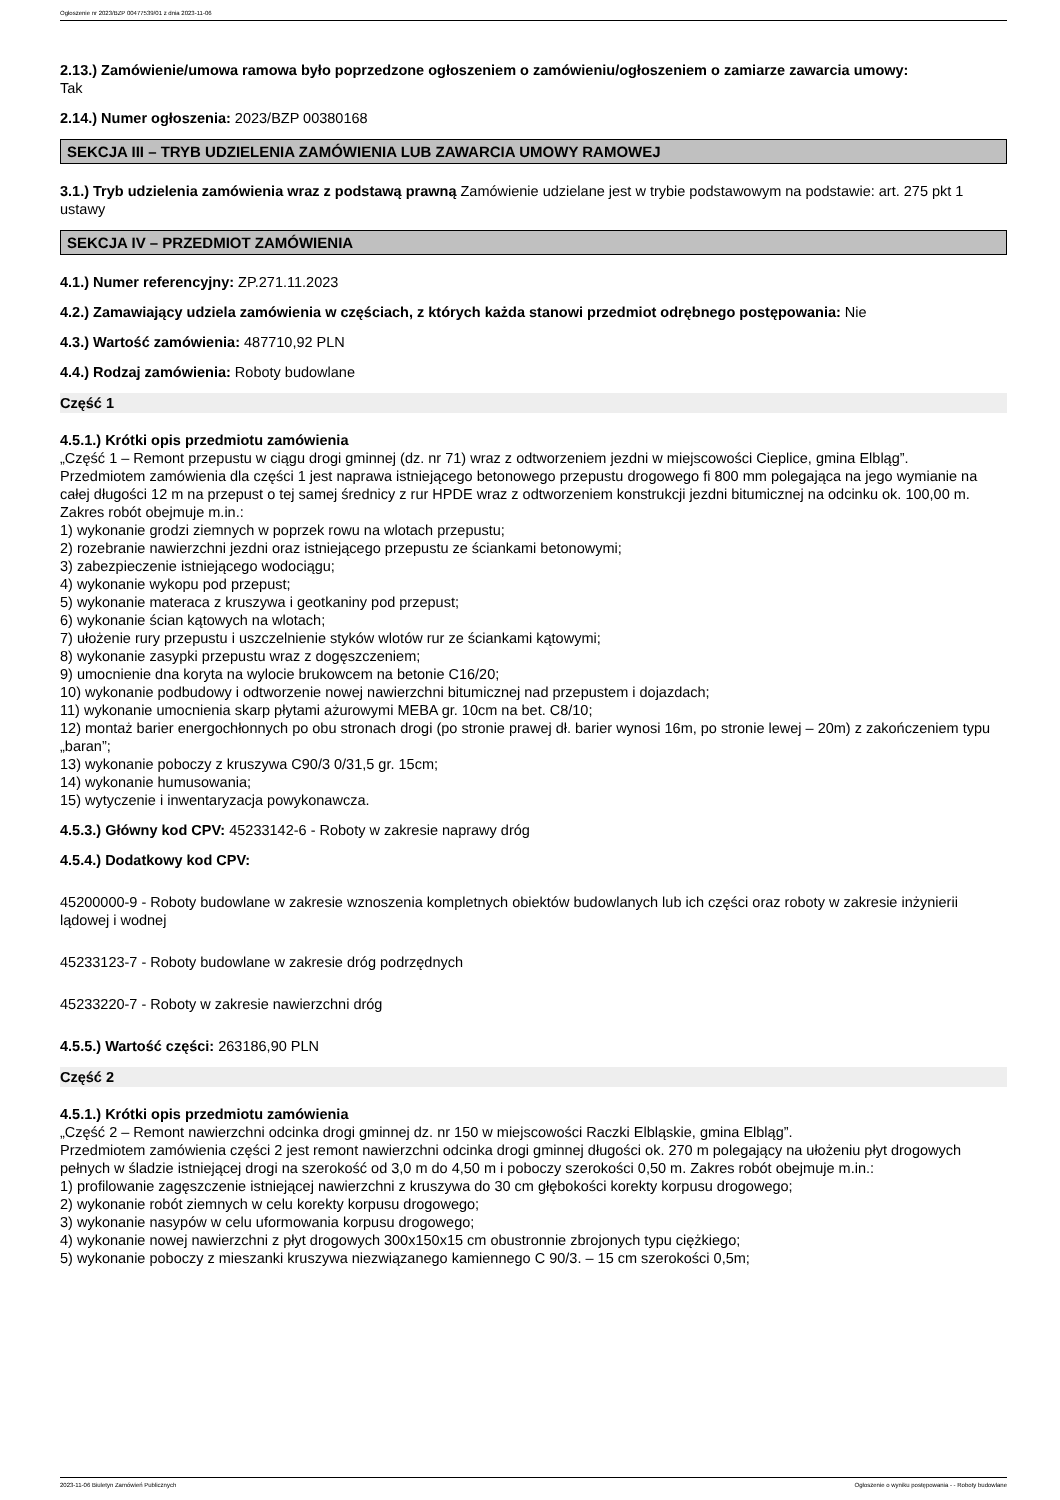Ogłoszenie nr 2023/BZP 00477539/01 z dnia 2023-11-06
2.13.) Zamówienie/umowa ramowa było poprzedzone ogłoszeniem o zamówieniu/ogłoszeniem o zamiarze zawarcia umowy:
Tak
2.14.) Numer ogłoszenia: 2023/BZP 00380168
SEKCJA III – TRYB UDZIELENIA ZAMÓWIENIA LUB ZAWARCIA UMOWY RAMOWEJ
3.1.) Tryb udzielenia zamówienia wraz z podstawą prawną Zamówienie udzielane jest w trybie podstawowym na podstawie: art. 275 pkt 1 ustawy
SEKCJA IV – PRZEDMIOT ZAMÓWIENIA
4.1.) Numer referencyjny: ZP.271.11.2023
4.2.) Zamawiający udziela zamówienia w częściach, z których każda stanowi przedmiot odrębnego postępowania: Nie
4.3.) Wartość zamówienia: 487710,92 PLN
4.4.) Rodzaj zamówienia: Roboty budowlane
Część 1
4.5.1.) Krótki opis przedmiotu zamówienia
„Część 1 – Remont przepustu w ciągu drogi gminnej (dz. nr 71) wraz z odtworzeniem jezdni w miejscowości Cieplice, gmina Elbląg”.
Przedmiotem zamówienia dla części 1 jest naprawa istniejącego betonowego przepustu drogowego fi 800 mm polegająca na jego wymianie na całej długości 12 m na przepust o tej samej średnicy z rur HPDE wraz z odtworzeniem konstrukcji jezdni bitumicznej na odcinku ok. 100,00 m. Zakres robót obejmuje m.in.:
1) wykonanie grodzi ziemnych w poprzek rowu na wlotach przepustu;
2) rozebranie nawierzchni jezdni oraz istniejącego przepustu ze ściankami betonowymi;
3) zabezpieczenie istniejącego wodociągu;
4) wykonanie wykopu pod przepust;
5) wykonanie materaca z kruszywa i geotkaniny pod przepust;
6) wykonanie ścian kątowych na wlotach;
7) ułożenie rury przepustu i uszczelnienie styków wlotów rur ze ściankami kątowymi;
8) wykonanie zasypki przepustu wraz z dogęszczeniem;
9) umocnienie dna koryta na wylocie brukowcem na betonie C16/20;
10) wykonanie podbudowy i odtworzenie nowej nawierzchni bitumicznej nad przepustem i dojazdach;
11) wykonanie umocnienia skarp płytami ażurowymi MEBA gr. 10cm na bet. C8/10;
12) montaż barier energochłonnych po obu stronach drogi (po stronie prawej dł. barier wynosi 16m, po stronie lewej – 20m) z zakończeniem typu „baran”;
13) wykonanie poboczy z kruszywa C90/3 0/31,5 gr. 15cm;
14) wykonanie humusowania;
15) wytyczenie i inwentaryzacja powykonawcza.
4.5.3.) Główny kod CPV: 45233142-6 - Roboty w zakresie naprawy dróg
4.5.4.) Dodatkowy kod CPV:
45200000-9 - Roboty budowlane w zakresie wznoszenia kompletnych obiektów budowlanych lub ich części oraz roboty w zakresie inżynierii lądowej i wodnej
45233123-7 - Roboty budowlane w zakresie dróg podrzędnych
45233220-7 - Roboty w zakresie nawierzchni dróg
4.5.5.) Wartość części: 263186,90 PLN
Część 2
4.5.1.) Krótki opis przedmiotu zamówienia
„Część 2 – Remont nawierzchni odcinka drogi gminnej dz. nr 150 w miejscowości Raczki Elbląskie, gmina Elbląg”.
Przedmiotem zamówienia części 2 jest remont nawierzchni odcinka drogi gminnej długości ok. 270 m polegający na ułożeniu płyt drogowych pełnych w śladzie istniejącej drogi na szerokość od 3,0 m do 4,50 m i poboczy szerokości 0,50 m. Zakres robót obejmuje m.in.:
1) profilowanie zagęszczenie istniejącej nawierzchni z kruszywa do 30 cm głębokości korekty korpusu drogowego;
2) wykonanie robót ziemnych w celu korekty korpusu drogowego;
3) wykonanie nasypów w celu uformowania korpusu drogowego;
4) wykonanie nowej nawierzchni z płyt drogowych 300x150x15 cm obustronnie zbrojonych typu ciężkiego;
5) wykonanie poboczy z mieszanki kruszywa niezwiązanego kamiennego C 90/3. – 15 cm szerokości 0,5m;
2023-11-06 Biuletyn Zamówień Publicznych Ogłoszenie o wyniku postępowania - - Roboty budowlane